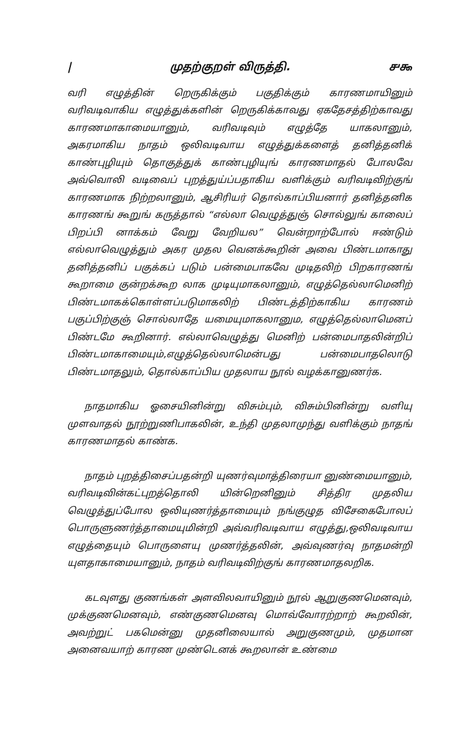| முதற்குறள் விருத்தி. ௪௯
வரி எழுத்தின் றெருகிக்கும் பகுதிக்கும் காரணமாயினும் வரிவடிவாகிய எழுத்துக்களின் றெருகிக்காவது ஏகதேசத்திற்காவது காரணமாகாமையானும், வரிவடிவும் எழுத்தே யாகலானும், அகரமாகிய நாதம் ஒலிவடிவாய எழுத்துக்களைத் தனித்தனிக் காண்புழியும் தொகுத்துக் காண்புழியுங் காரணமாதல் போலவே அவ்வொலி வடிவைப் புறத்துய்ப்பதாகிய வளிக்கும் வரிவடிவிற்குங் காரணமாக நிற்றலானும், ஆசிரியர் தொல்காப்பியனார் தனித்தனிக காரணங் கூறுங் கருத்தால் “எல்லா வெழுத்துஞ் சொல்லுங் காலைப் பிறப்பி னாக்கம் வேறு வேறியல” வென்றாற்போல் ஈண்டும் எல்லாவெழுத்தும் அகர முதல வெனக்கூறின் அவை பிண்டமாகாது தனித்தனிப் பகுக்கப் படும் பன்மைபாகவே முடிதலிற் பிறகாரணங் கூறாமை குன்றக்கூற லாக முடியுமாகலானும், எழுத்தெல்லாமெனிற் பிண்டமாகக்கொள்ளப்படுமாகலிற் பிண்டத்திற்காகிய காரணம் பகுப்பிற்குஞ் சொல்லாதே யமையுமாகலானும, எழுத்தெல்லாமெனப் பிண்டமே கூறினார். எல்லாவெழுத்து மெனிற் பன்மைபாதலின்றிப் பிண்டமாகாமையும்,எழுத்தெல்லாமென்பது பன்மைபாதலொடு பிண்டமாதலும், தொல்காப்பிய முதலாய நூல் வழக்கானுணர்க.
நாதமாகிய ஓசையினின்று விசும்பும், விசும்பினின்று வளியு முளவாதல் நூற்றுணிபாகலின், உந்தி முதலாமுந்து வளிக்கும் நாதங் காரணமாதல் காண்க.
நாதம் புறத்திசைப்பதன்றி யுணர்வுமாத்திரையா னுண்மையானும், வரிவடிவின்கட்புறத்தொலி யின்றெனினும் சித்திர முதலிய வெழுத்துப்போல ஒலியுணர்த்தாமையும் நங்குழுத விசேகைபோலப் பொருளுணர்த்தாமையுமின்றி அவ்வரிவடிவாய எழுத்து,ஒலிவடிவாய எழுத்தையும் பொருளையு முணர்த்தலின், அவ்வுணர்வு நாதமன்றி யுளதாகாமையானும், நாதம் வரிவடிவிற்குங் காரணமாதலறிக.
கடவுளது குணங்கள் அளவிலவாயினும் நூல் ஆறுகுணமெனவும், முக்குணமெனவும், எண்குணமெனவு மொவ்வோரற்றாற் கூறலின், அவற்றுட் பகமென்னு முதனிலையால் அறுகுணமும், முதமான அனைவயாற் காரண முண்டெனக் கூறலான் உண்மை